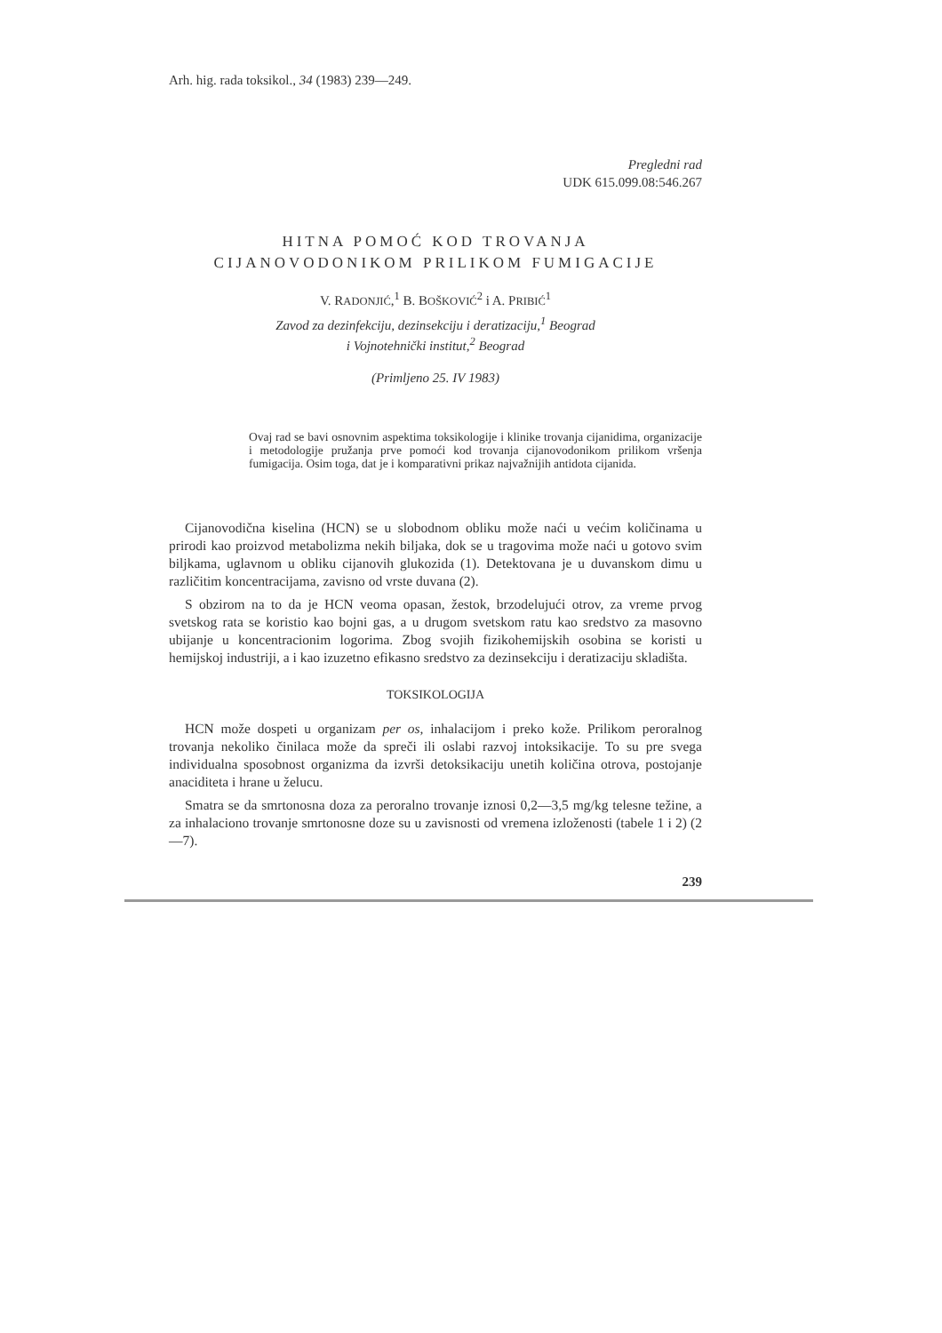Arh. hig. rada toksikol., 34 (1983) 239—249.
Pregledni rad
UDK 615.099.08:546.267
HITNA POMOĆ KOD TROVANJA
CIJANOVODONIKOM PRILIKOM FUMIGACIJE
V. RADONJIĆ,<sup>1</sup> B. BOŠKOVIĆ<sup>2</sup> i A. PRIBIĆ<sup>1</sup>
Zavod za dezinfekciju, dezinsekciju i deratizaciju,<sup>1</sup> Beograd
i Vojnotehnički institut,<sup>2</sup> Beograd
(Primljeno 25. IV 1983)
Ovaj rad se bavi osnovnim aspektima toksikologije i klinike trovanja cijanidima, organizacije i metodologije pružanja prve pomoći kod trovanja cijanovodonikom prilikom vršenja fumigacija. Osim toga, dat je i komparativni prikaz najvažnijih antidota cijanida.
Cijanovodična kiselina (HCN) se u slobodnom obliku može naći u većim količinama u prirodi kao proizvod metabolizma nekih biljaka, dok se u tragovima može naći u gotovo svim biljkama, uglavnom u obliku cijanovih glukozida (1). Detektovana je u duvanskom dimu u različitim koncentracijama, zavisno od vrste duvana (2).
S obzirom na to da je HCN veoma opasan, žestok, brzodelujući otrov, za vreme prvog svetskog rata se koristio kao bojni gas, a u drugom svetskom ratu kao sredstvo za masovno ubijanje u koncentracionim logorima. Zbog svojih fizikohemijskih osobina se koristi u hemijskoj industriji, a i kao izuzetno efikasno sredstvo za dezinsekciju i deratizaciju skladišta.
TOKSIKOLOGIJA
HCN može dospeti u organizam per os, inhalacijom i preko kože. Prilikom peroralnog trovanja nekoliko činilaca može da spreči ili oslabi razvoj intoksikacije. To su pre svega individualna sposobnost organizma da izvrši detoksikaciju unetih količina otrova, postojanje anaciditeta i hrane u želucu.
Smatra se da smrtonosna doza za peroralno trovanje iznosi 0,2—3,5 mg/kg telesne težine, a za inhalaciono trovanje smrtonosne doze su u zavisnosti od vremena izloženosti (tabele 1 i 2) (2—7).
239